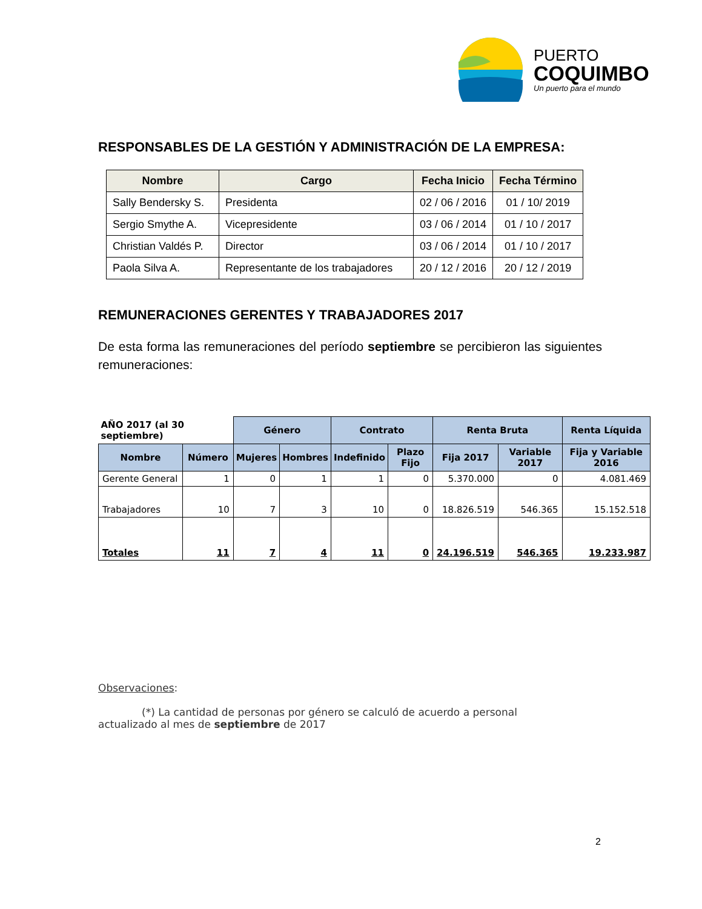PUERTO
COQUIMBO
Un puerto para el mundo
RESPONSABLES DE LA GESTIÓN Y ADMINISTRACIÓN DE LA EMPRESA:
| Nombre | Cargo | Fecha Inicio | Fecha Término |
| --- | --- | --- | --- |
| Sally Bendersky S. | Presidenta | 02 / 06 / 2016 | 01 / 10/ 2019 |
| Sergio Smythe A. | Vicepresidente | 03 / 06 / 2014 | 01 / 10 / 2017 |
| Christian Valdés P. | Director | 03 / 06 / 2014 | 01 / 10 / 2017 |
| Paola Silva A. | Representante de los trabajadores | 20 / 12 / 2016 | 20 / 12 / 2019 |
REMUNERACIONES GERENTES Y TRABAJADORES 2017
De esta forma las remuneraciones del período septiembre se percibieron las siguientes remuneraciones:
| AÑO 2017 (al 30 septiembre) | | Género | | Contrato | | Renta Bruta | | Renta Líquida |
| --- | --- | --- | --- | --- | --- | --- | --- | --- |
| Nombre | Número | Mujeres | Hombres | Indefinido | Plazo Fijo | Fija 2017 | Variable 2017 | Fija y Variable 2016 |
| Gerente General | 1 | 0 | 1 | 1 | 0 | 5.370.000 | 0 | 4.081.469 |
| Trabajadores | 10 | 7 | 3 | 10 | 0 | 18.826.519 | 546.365 | 15.152.518 |
| Totales | 11 | 7 | 4 | 11 | 0 | 24.196.519 | 546.365 | 19.233.987 |
Observaciones:
(*) La cantidad de personas por género se calculó de acuerdo a personal
actualizado al mes de septiembre de 2017
2